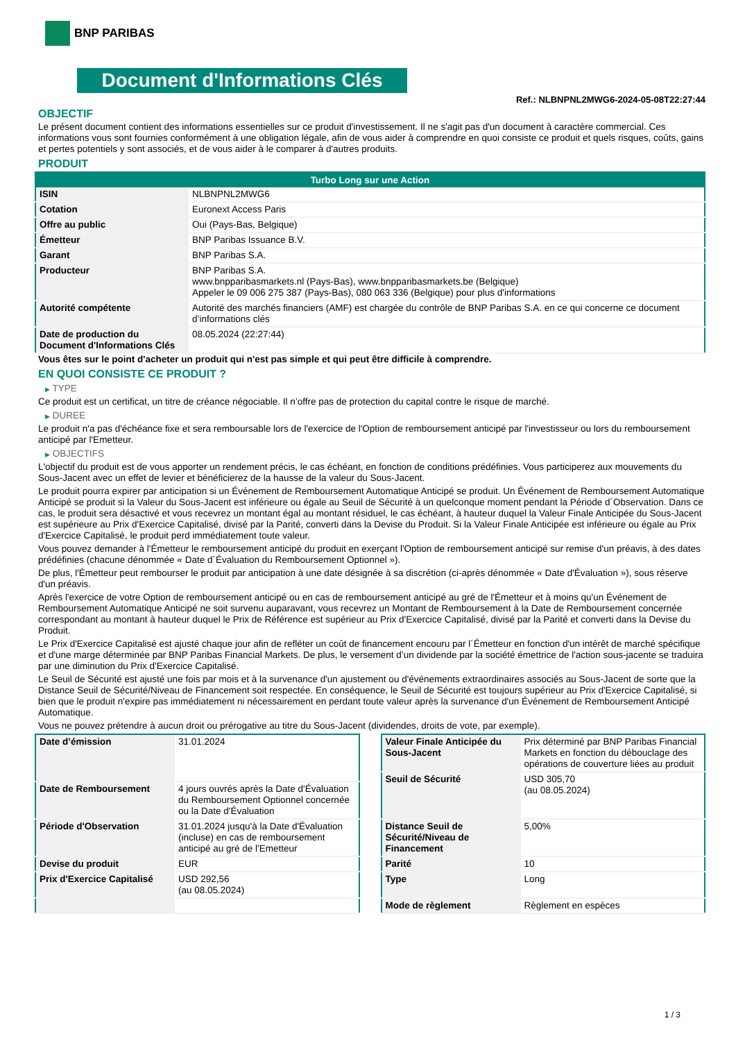BNP PARIBAS
Document d'Informations Clés
Ref.: NLBNPNL2MWG6-2024-05-08T22:27:44
OBJECTIF
Le présent document contient des informations essentielles sur ce produit d'investissement. Il ne s'agit pas d'un document à caractère commercial. Ces informations vous sont fournies conformément à une obligation légale, afin de vous aider à comprendre en quoi consiste ce produit et quels risques, coûts, gains et pertes potentiels y sont associés, et de vous aider à le comparer à d'autres produits.
PRODUIT
| Turbo Long sur une Action | |
| --- | --- |
| ISIN | NLBNPNL2MWG6 |
| Cotation | Euronext Access Paris |
| Offre au public | Oui (Pays-Bas, Belgique) |
| Émetteur | BNP Paribas Issuance B.V. |
| Garant | BNP Paribas S.A. |
| Producteur | BNP Paribas S.A. www.bnpparibasmarkets.nl (Pays-Bas), www.bnpparibasmarkets.be (Belgique) Appeler le 09 006 275 387 (Pays-Bas), 080 063 336 (Belgique) pour plus d'informations |
| Autorité compétente | Autorité des marchés financiers (AMF) est chargée du contrôle de BNP Paribas S.A. en ce qui concerne ce document d’informations clés |
| Date de production du Document d'Informations Clés | 08.05.2024 (22:27:44) |
Vous êtes sur le point d'acheter un produit qui n'est pas simple et qui peut être difficile à comprendre.
EN QUOI CONSISTE CE PRODUIT ?
▶ TYPE
Ce produit est un certificat, un titre de créance négociable. Il n’offre pas de protection du capital contre le risque de marché.
▶ DUREE
Le produit n'a pas d'échéance fixe et sera remboursable lors de l'exercice de l'Option de remboursement anticipé par l'investisseur ou lors du remboursement anticipé par l'Emetteur.
▶ OBJECTIFS
L'objectif du produit est de vous apporter un rendement précis, le cas échéant, en fonction de conditions prédéfinies. Vous participerez aux mouvements du Sous-Jacent avec un effet de levier et bénéficierez de la hausse de la valeur du Sous-Jacent.
Le produit pourra expirer par anticipation si un Événement de Remboursement Automatique Anticipé se produit. Un Événement de Remboursement Automatique Anticipé se produit si la Valeur du Sous-Jacent est inférieure ou égale au Seuil de Sécurité à un quelconque moment pendant la Période d´Observation. Dans ce cas, le produit sera désactivé et vous recevrez un montant égal au montant résiduel, le cas échéant, à hauteur duquel la Valeur Finale Anticipée du Sous-Jacent est supérieure au Prix d'Exercice Capitalisé, divisé par la Parité, converti dans la Devise du Produit. Si la Valeur Finale Anticipée est inférieure ou égale au Prix d'Exercice Capitalisé, le produit perd immédiatement toute valeur.
Vous pouvez demander à l'Émetteur le remboursement anticipé du produit en exerçant l'Option de remboursement anticipé sur remise d'un préavis, à des dates prédéfinies (chacune dénommée « Date d´Évaluation du Remboursement Optionnel »).
De plus, l'Émetteur peut rembourser le produit par anticipation à une date désignée à sa discrétion (ci-après dénommée « Date d'Évaluation »), sous réserve d'un préavis.
Après l'exercice de votre Option de remboursement anticipé ou en cas de remboursement anticipé au gré de l'Émetteur et à moins qu'un Événement de Remboursement Automatique Anticipé ne soit survenu auparavant, vous recevrez un Montant de Remboursement à la Date de Remboursement concernée correspondant au montant à hauteur duquel le Prix de Référence est supérieur au Prix d'Exercice Capitalisé, divisé par la Parité et converti dans la Devise du Produit.
Le Prix d'Exercice Capitalisé est ajusté chaque jour afin de refléter un coût de financement encouru par l´Émetteur en fonction d'un intérêt de marché spécifique et d'une marge déterminée par BNP Paribas Financial Markets. De plus, le versement d’un dividende par la société émettrice de l'action sous-jacente se traduira par une diminution du Prix d'Exercice Capitalisé.
Le Seuil de Sécurité est ajusté une fois par mois et à la survenance d'un ajustement ou d'événements extraordinaires associés au Sous-Jacent de sorte que la Distance Seuil de Sécurité/Niveau de Financement soit respectée. En conséquence, le Seuil de Sécurité est toujours supérieur au Prix d'Exercice Capitalisé, si bien que le produit n'expire pas immédiatement ni nécessairement en perdant toute valeur après la survenance d'un Événement de Remboursement Anticipé Automatique.
Vous ne pouvez prétendre à aucun droit ou prérogative au titre du Sous-Jacent (dividendes, droits de vote, par exemple).
| Date d’émission | 31.01.2024 |
| Date de Remboursement | 4 jours ouvrés après la Date d'Évaluation du Remboursement Optionnel concernée ou la Date d'Évaluation |
| Période d'Observation | 31.01.2024 jusqu'à la Date d'Évaluation (incluse) en cas de remboursement anticipé au gré de l'Emetteur |
| Devise du produit | EUR |
| Prix d'Exercice Capitalisé | USD 292,56 (au 08.05.2024) |
| Valeur Finale Anticipée du Sous-Jacent | Prix déterminé par BNP Paribas Financial Markets en fonction du débouclage des opérations de couverture liées au produit |
| Seuil de Sécurité | USD 305,70 (au 08.05.2024) |
| Distance Seuil de Sécurité/Niveau de Financement | 5,00% |
| Parité | 10 |
| Type | Long |
| Mode de règlement | Règlement en espèces |
1 / 3